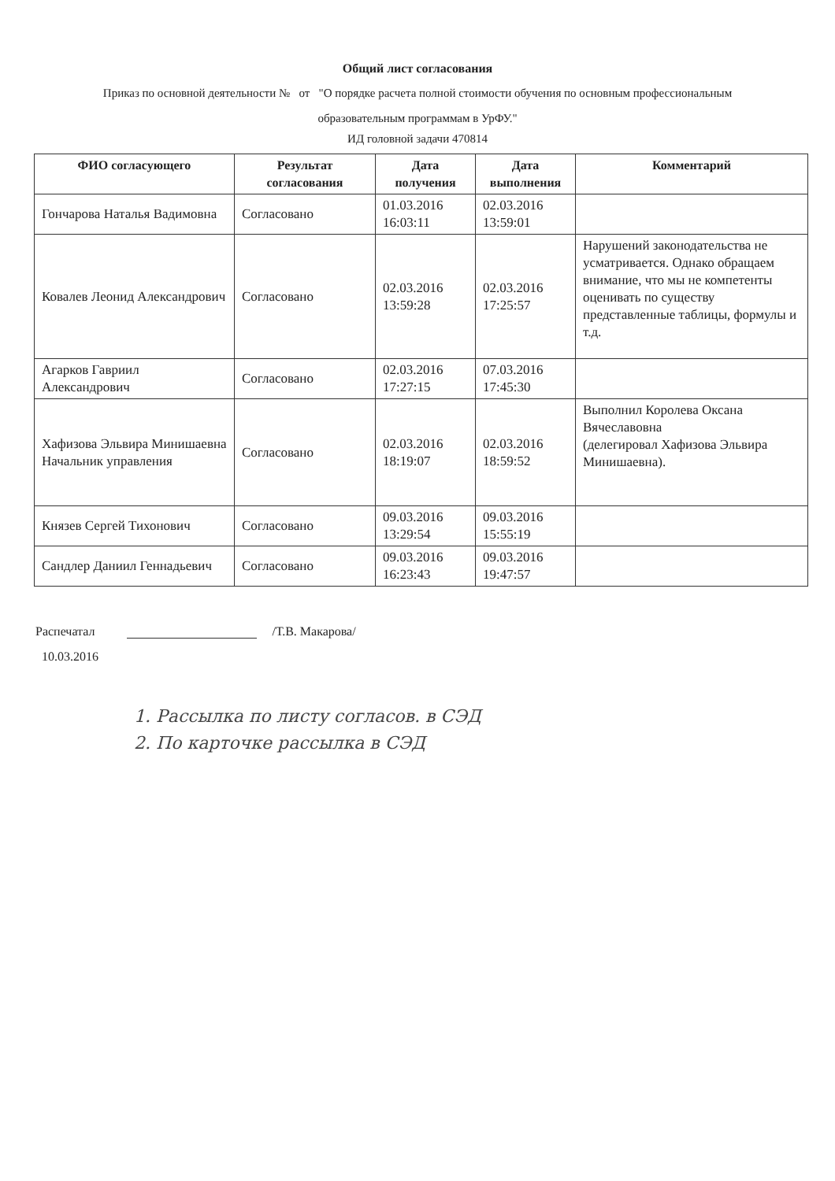Общий лист согласования
Приказ по основной деятельности № от "О порядке расчета полной стоимости обучения по основным профессиональным образовательным программам в УрФУ."
ИД головной задачи 470814
| ФИО согласующего | Результат согласования | Дата получения | Дата выполнения | Комментарий |
| --- | --- | --- | --- | --- |
| Гончарова Наталья Вадимовна | Согласовано | 01.03.2016 16:03:11 | 02.03.2016 13:59:01 | |
| Ковалев Леонид Александрович | Согласовано | 02.03.2016 13:59:28 | 02.03.2016 17:25:57 | Нарушений законодательства не усматривается. Однако обращаем внимание, что мы не компетенты оценивать по существу представленные таблицы, формулы и т.д. |
| Агарков Гавриил Александрович | Согласовано | 02.03.2016 17:27:15 | 07.03.2016 17:45:30 | |
| Хафизова Эльвира Минишаевна Начальник управления | Согласовано | 02.03.2016 18:19:07 | 02.03.2016 18:59:52 | Выполнил Королева Оксана Вячеславовна (делегировал Хафизова Эльвира Минишаевна). |
| Князев Сергей Тихонович | Согласовано | 09.03.2016 13:29:54 | 09.03.2016 15:55:19 | |
| Сандлер Даниил Геннадьевич | Согласовано | 09.03.2016 16:23:43 | 09.03.2016 19:47:57 | |
Распечатал /Т.В. Макарова/
10.03.2016
1. Рассылка по листу согласов. в СЭД
2. По карточке рассылка в СЭД